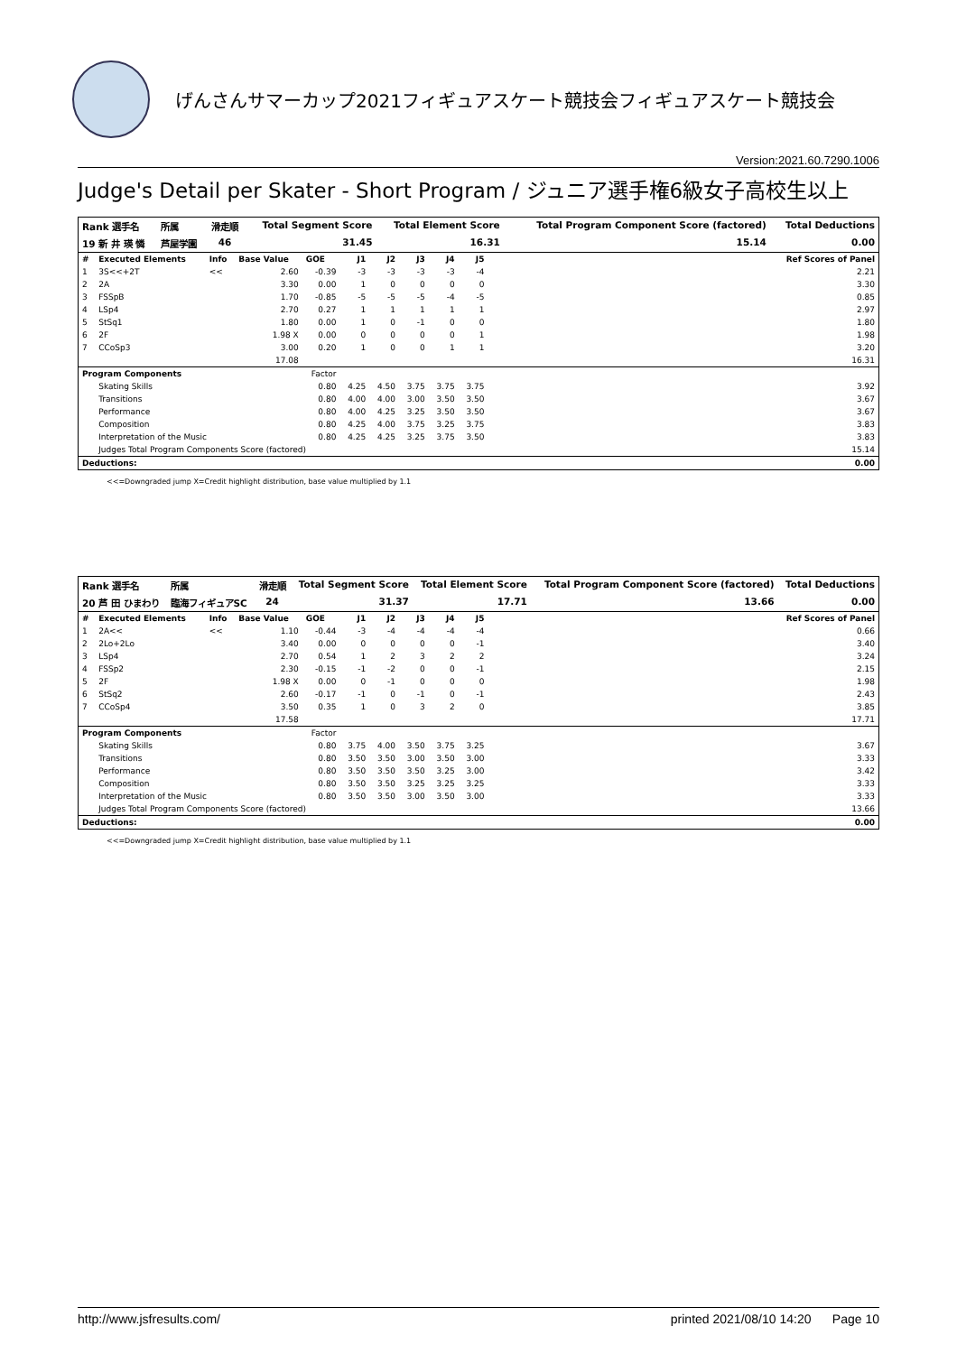げんさんサマーカップ2021フィギュアスケート競技会フィギュアスケート競技会
Version:2021.60.7290.1006
Judge's Detail per Skater - Short Program / ジュニア選手権6級女子高校生以上
| Rank 選手名 | 所属 | 滑走順 | Total Segment Score | Total Element Score | Total Program Component Score (factored) | Total Deductions |
| --- | --- | --- | --- | --- | --- | --- |
| 19 新 井 瑛 憐 | 芦屋学園 | 46 | 31.45 | 16.31 | 15.14 | 0.00 |
| # | Executed Elements | Info | Base Value | GOE | J1 | J2 | J3 | J4 | J5 | | Ref Scores of Panel |
| --- | --- | --- | --- | --- | --- | --- | --- | --- | --- | --- | --- |
| 1 | 3S<<+2T | << | 2.60 | -0.39 | -3 | -3 | -3 | -3 | -4 | | 2.21 |
| 2 | 2A | | 3.30 | 0.00 | 1 | 0 | 0 | 0 | 0 | | 3.30 |
| 3 | FSSpB | | 1.70 | -0.85 | -5 | -5 | -5 | -4 | -5 | | 0.85 |
| 4 | LSp4 | | 2.70 | 0.27 | 1 | 1 | 1 | 1 | 1 | | 2.97 |
| 5 | StSq1 | | 1.80 | 0.00 | 1 | 0 | -1 | 0 | 0 | | 1.80 |
| 6 | 2F | | 1.98 X | 0.00 | 0 | 0 | 0 | 0 | 1 | | 1.98 |
| 7 | CCoSp3 | | 3.00 | 0.20 | 1 | 0 | 0 | 1 | 1 | | 3.20 |
| | | | 17.08 | | | | | | | | 16.31 |
| Program Components | | | | Factor | | | | | | | |
| | Skating Skills | | | 0.80 | 4.25 | 4.50 | 3.75 | 3.75 | 3.75 | | 3.92 |
| | Transitions | | | 0.80 | 4.00 | 4.00 | 3.00 | 3.50 | 3.50 | | 3.67 |
| | Performance | | | 0.80 | 4.00 | 4.25 | 3.25 | 3.50 | 3.50 | | 3.67 |
| | Composition | | | 0.80 | 4.25 | 4.00 | 3.75 | 3.25 | 3.75 | | 3.83 |
| | Interpretation of the Music | | | 0.80 | 4.25 | 4.25 | 3.25 | 3.75 | 3.50 | | 3.83 |
| | Judges Total Program Components Score (factored) | | | | | | | | | | 15.14 |
| Deductions: | | | | | | | | | | | 0.00 |
<<=Downgraded jump X=Credit highlight distribution, base value multiplied by 1.1
| Rank 選手名 | 所属 | 滑走順 | Total Segment Score | Total Element Score | Total Program Component Score (factored) | Total Deductions |
| --- | --- | --- | --- | --- | --- | --- |
| 20 芦 田 ひまわり | 臨海フィギュアSC | 24 | 31.37 | 17.71 | 13.66 | 0.00 |
| # | Executed Elements | Info | Base Value | GOE | J1 | J2 | J3 | J4 | J5 | | Ref Scores of Panel |
| --- | --- | --- | --- | --- | --- | --- | --- | --- | --- | --- | --- |
| 1 | 2A<< | << | 1.10 | -0.44 | -3 | -4 | -4 | -4 | -4 | | 0.66 |
| 2 | 2Lo+2Lo | | 3.40 | 0.00 | 0 | 0 | 0 | 0 | -1 | | 3.40 |
| 3 | LSp4 | | 2.70 | 0.54 | 1 | 2 | 3 | 2 | 2 | | 3.24 |
| 4 | FSSp2 | | 2.30 | -0.15 | -1 | -2 | 0 | 0 | -1 | | 2.15 |
| 5 | 2F | | 1.98 X | 0.00 | 0 | -1 | 0 | 0 | 0 | | 1.98 |
| 6 | StSq2 | | 2.60 | -0.17 | -1 | 0 | -1 | 0 | -1 | | 2.43 |
| 7 | CCoSp4 | | 3.50 | 0.35 | 1 | 0 | 3 | 2 | 0 | | 3.85 |
| | | | 17.58 | | | | | | | | 17.71 |
| Program Components | | | | Factor | | | | | | | |
| | Skating Skills | | | 0.80 | 3.75 | 4.00 | 3.50 | 3.75 | 3.25 | | 3.67 |
| | Transitions | | | 0.80 | 3.50 | 3.50 | 3.00 | 3.50 | 3.00 | | 3.33 |
| | Performance | | | 0.80 | 3.50 | 3.50 | 3.50 | 3.25 | 3.00 | | 3.42 |
| | Composition | | | 0.80 | 3.50 | 3.50 | 3.25 | 3.25 | 3.25 | | 3.33 |
| | Interpretation of the Music | | | 0.80 | 3.50 | 3.50 | 3.00 | 3.50 | 3.00 | | 3.33 |
| | Judges Total Program Components Score (factored) | | | | | | | | | | 13.66 |
| Deductions: | | | | | | | | | | | 0.00 |
<<=Downgraded jump X=Credit highlight distribution, base value multiplied by 1.1
http://www.jsfresults.com/ printed 2021/08/10 14:20 Page 10